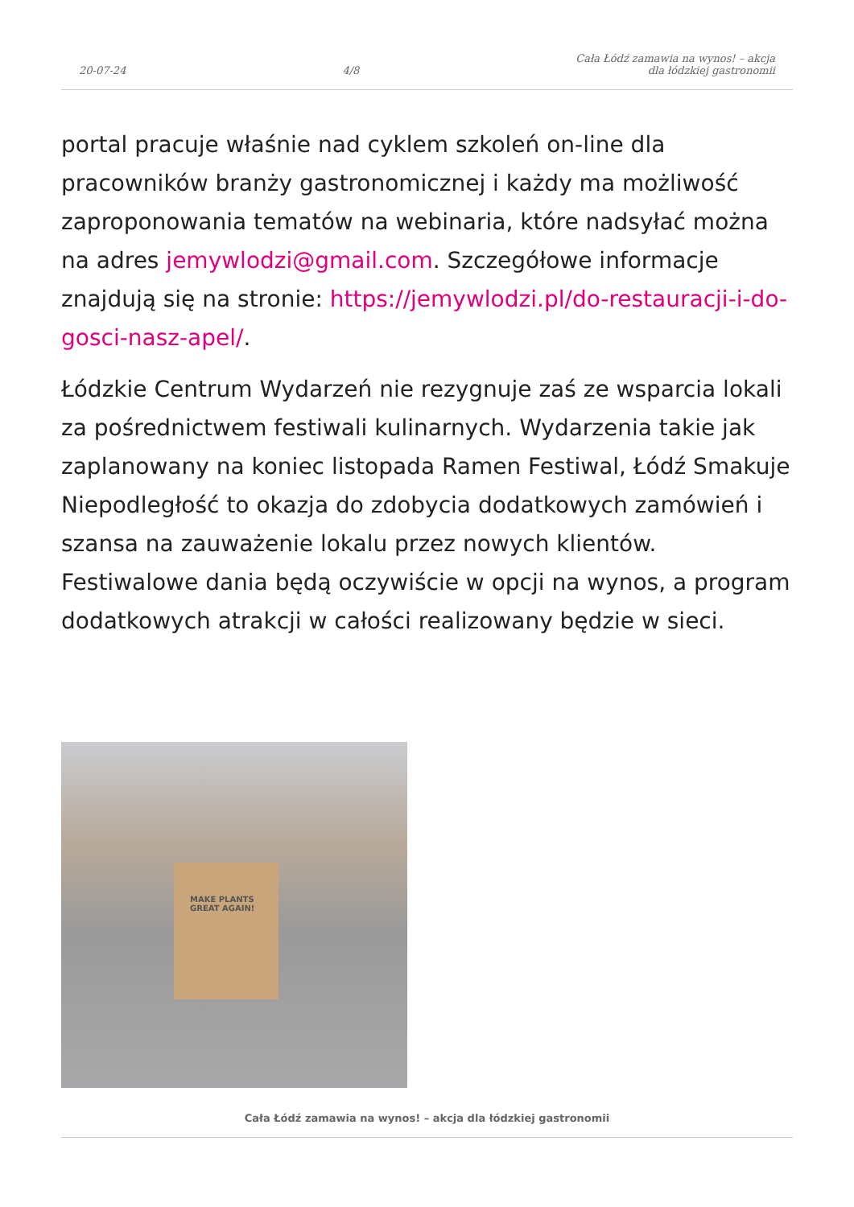20-07-24 4/8 Cała Łódź zamawia na wynos! – akcja
dla łódzkiej gastronomii
portal pracuje właśnie nad cyklem szkoleń on-line dla pracowników branży gastronomicznej i każdy ma możliwość zaproponowania tematów na webinaria, które nadsyłać można na adres jemywlodzi@gmail.com. Szczegółowe informacje znajdują się na stronie: https://jemywlodzi.pl/do-restauracji-i-do-gosci-nasz-apel/.
Łódzkie Centrum Wydarzeń nie rezygnuje zaś ze wsparcia lokali za pośrednictwem festiwali kulinarnych. Wydarzenia takie jak zaplanowany na koniec listopada Ramen Festiwal, Łódź Smakuje Niepodległość to okazja do zdobycia dodatkowych zamówień i szansa na zauważenie lokalu przez nowych klientów. Festiwalowe dania będą oczywiście w opcji na wynos, a program dodatkowych atrakcji w całości realizowany będzie w sieci.
MAKE PLANTS
GREAT AGAIN!
Cała Łódź zamawia na wynos! – akcja dla łódzkiej gastronomii